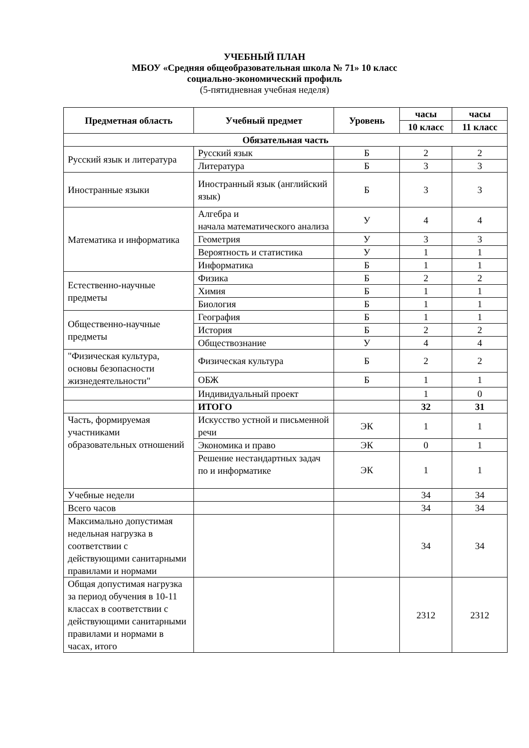УЧЕБНЫЙ ПЛАН
МБОУ «Средняя общеобразовательная школа № 71» 10 класс
социально-экономический профиль
(5-пятидневная учебная неделя)
| Предметная область | Учебный предмет | Уровень | часы | часы |
| --- | --- | --- | --- | --- |
| | | | 10 класс | 11 класс |
| Обязательная часть | | | | |
| Русский язык и литература | Русский язык | Б | 2 | 2 |
| | Литература | Б | 3 | 3 |
| Иностранные языки | Иностранный язык (английский язык) | Б | 3 | 3 |
| Математика и информатика | Алгебра и начала математического анализа | У | 4 | 4 |
| | Геометрия | У | 3 | 3 |
| | Вероятность и статистика | У | 1 | 1 |
| | Информатика | Б | 1 | 1 |
| Естественно-научные предметы | Физика | Б | 2 | 2 |
| | Химия | Б | 1 | 1 |
| | Биология | Б | 1 | 1 |
| Общественно-научные предметы | География | Б | 1 | 1 |
| | История | Б | 2 | 2 |
| | Обществознание | У | 4 | 4 |
| "Физическая культура, основы безопасности жизнедеятельности" | Физическая культура | Б | 2 | 2 |
| | ОБЖ | Б | 1 | 1 |
| | Индивидуальный проект | | 1 | 0 |
| | ИТОГО | | 32 | 31 |
| Часть, формируемая участниками образовательных отношений | Искусство устной и письменной речи | ЭК | 1 | 1 |
| | Экономика и право | ЭК | 0 | 1 |
| | Решение нестандартных задач по и информатике | ЭК | 1 | 1 |
| Учебные недели | | | 34 | 34 |
| Всего часов | | | 34 | 34 |
| Максимально допустимая недельная нагрузка в соответствии с действующими санитарными правилами и нормами | | | 34 | 34 |
| Общая допустимая нагрузка за период обучения в 10-11 классах в соответствии с действующими санитарными правилами и нормами в часах, итого | | | 2312 | 2312 |